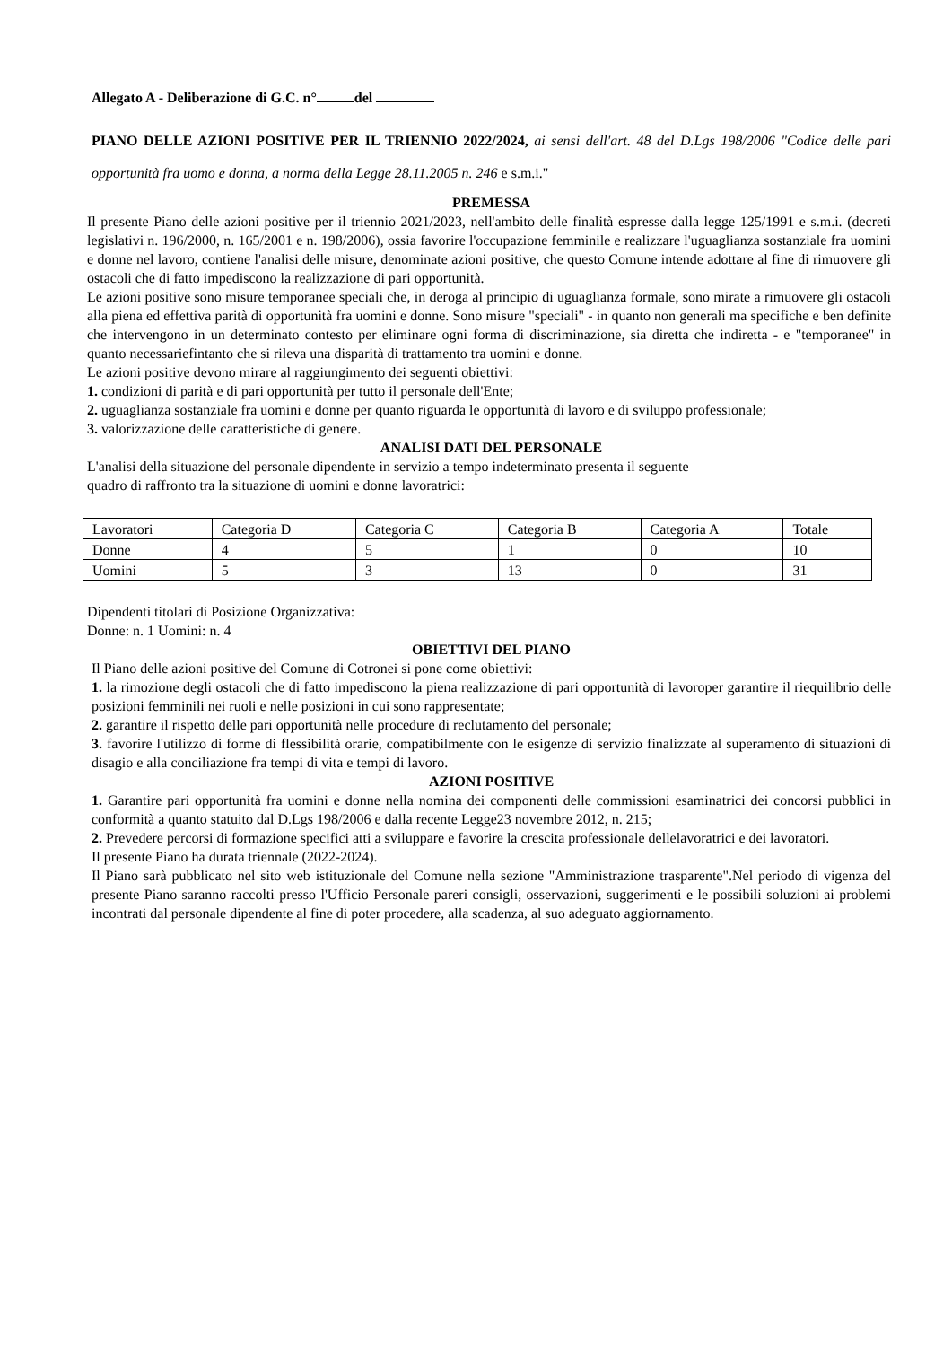Allegato A - Deliberazione di G.C. n° del
PIANO DELLE AZIONI POSITIVE PER IL TRIENNIO 2022/2024, ai sensi dell'art. 48 del D.Lgs 198/2006 "Codice delle pari opportunità fra uomo e donna, a norma della Legge 28.11.2005 n. 246 e s.m.i."
PREMESSA
Il presente Piano delle azioni positive per il triennio 2021/2023, nell'ambito delle finalità espresse dalla legge 125/1991 e s.m.i. (decreti legislativi n. 196/2000, n. 165/2001 e n. 198/2006), ossia favorire l'occupazione femminile e realizzare l'uguaglianza sostanziale fra uomini e donne nel lavoro, contiene l'analisi delle misure, denominate azioni positive, che questo Comune intende adottare al fine di rimuovere gli ostacoli che di fatto impediscono la realizzazione di pari opportunità.
Le azioni positive sono misure temporanee speciali che, in deroga al principio di uguaglianza formale, sono mirate a rimuovere gli ostacoli alla piena ed effettiva parità di opportunità fra uomini e donne. Sono misure "speciali" - in quanto non generali ma specifiche e ben definite che intervengono in un determinato contesto per eliminare ogni forma di discriminazione, sia diretta che indiretta - e "temporanee" in quanto necessariefintanto che si rileva una disparità di trattamento tra uomini e donne.
Le azioni positive devono mirare al raggiungimento dei seguenti obiettivi:
1. condizioni di parità e di pari opportunità per tutto il personale dell'Ente;
2. uguaglianza sostanziale fra uomini e donne per quanto riguarda le opportunità di lavoro e di sviluppo professionale;
3. valorizzazione delle caratteristiche di genere.
ANALISI DATI DEL PERSONALE
L'analisi della situazione del personale dipendente in servizio a tempo indeterminato presenta il seguente
quadro di raffronto tra la situazione di uomini e donne lavoratrici:
| Lavoratori | Categoria D | Categoria C | Categoria B | Categoria A | Totale |
| Donne | 4 | 5 | 1 | 0 | 10 |
| Uomini | 5 | 3 | 13 | 0 | 31 |
Dipendenti titolari di Posizione Organizzativa:
Donne: n. 1 Uomini: n. 4
OBIETTIVI DEL PIANO
Il Piano delle azioni positive del Comune di Cotronei si pone come obiettivi:
1. la rimozione degli ostacoli che di fatto impediscono la piena realizzazione di pari opportunità di lavoroper garantire il riequilibrio delle posizioni femminili nei ruoli e nelle posizioni in cui sono rappresentate;
2. garantire il rispetto delle pari opportunità nelle procedure di reclutamento del personale;
3. favorire l'utilizzo di forme di flessibilità orarie, compatibilmente con le esigenze di servizio finalizzate al superamento di situazioni di disagio e alla conciliazione fra tempi di vita e tempi di lavoro.
AZIONI POSITIVE
1. Garantire pari opportunità fra uomini e donne nella nomina dei componenti delle commissioni esaminatrici dei concorsi pubblici in conformità a quanto statuito dal D.Lgs 198/2006 e dalla recente Legge23 novembre 2012, n. 215;
2. Prevedere percorsi di formazione specifici atti a sviluppare e favorire la crescita professionale dellelavoratrici e dei lavoratori.
Il presente Piano ha durata triennale (2022-2024).
Il Piano sarà pubblicato nel sito web istituzionale del Comune nella sezione "Amministrazione trasparente".Nel periodo di vigenza del presente Piano saranno raccolti presso l'Ufficio Personale pareri consigli, osservazioni, suggerimenti e le possibili soluzioni ai problemi incontrati dal personale dipendente al fine di poter procedere, alla scadenza, al suo adeguato aggiornamento.